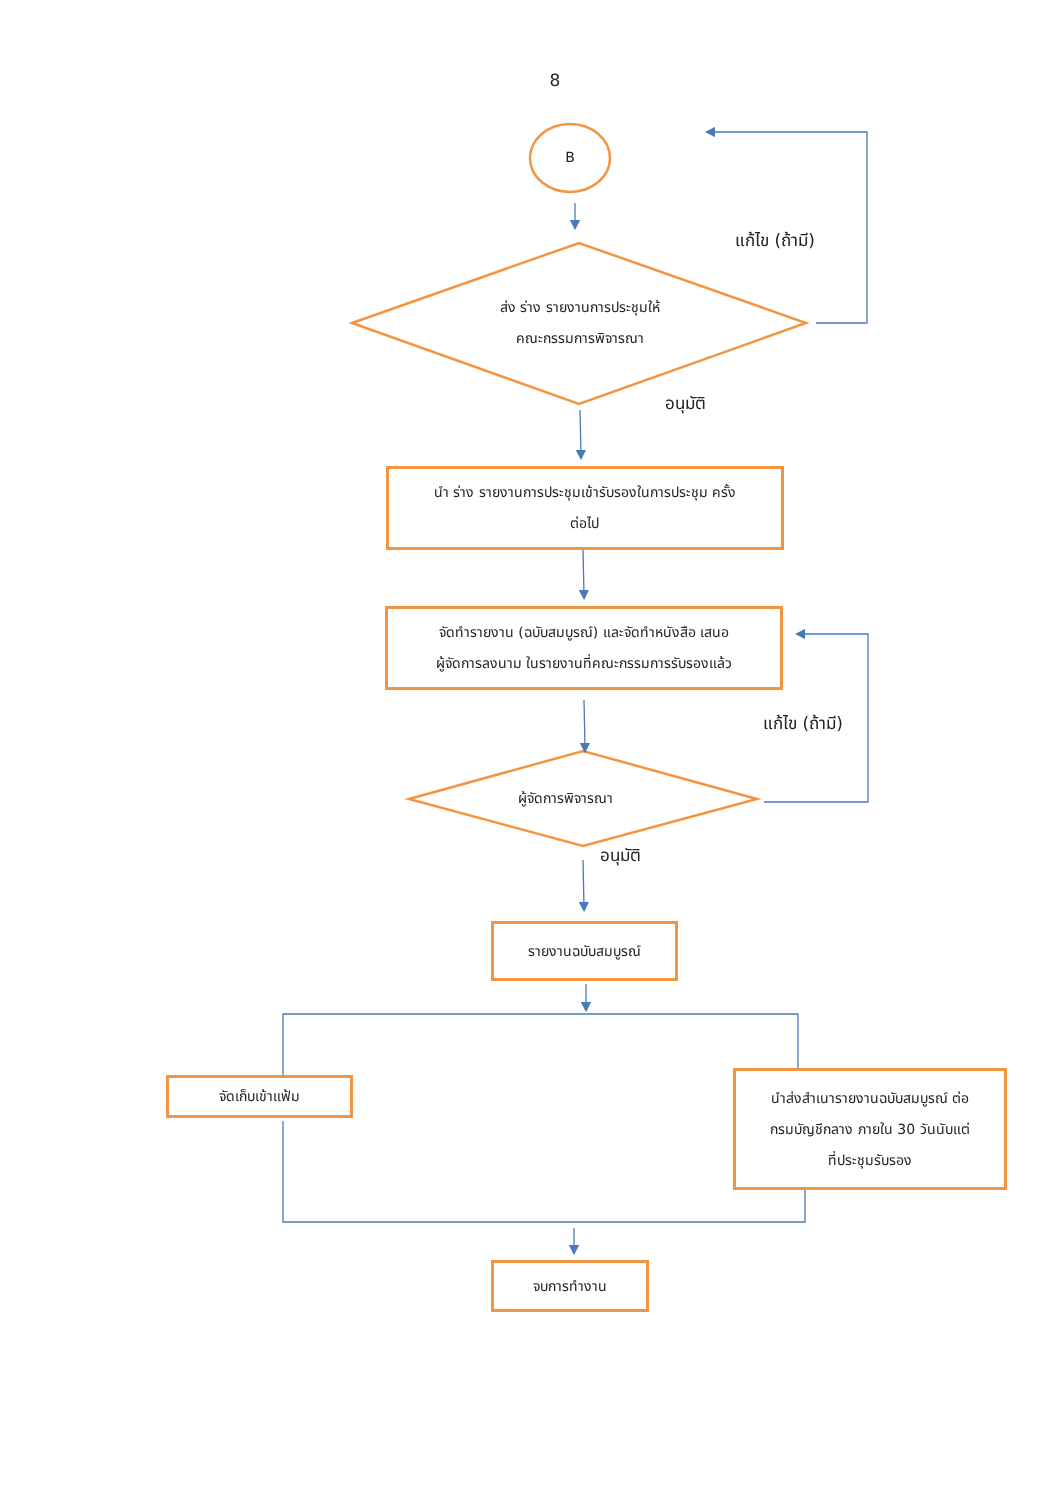8
B
แก้ไข (ถ้ามี)
ส่ง ร่าง รายงานการประชุมให้
คณะกรรมการพิจารณา
อนุมัติ
นำ ร่าง รายงานการประชุมเข้ารับรองในการประชุม ครั้ง
ต่อไป
จัดทำรายงาน (ฉบับสมบูรณ์) และจัดทำหนังสือ เสนอ
ผู้จัดการลงนาม ในรายงานที่คณะกรรมการรับรองแล้ว
แก้ไข (ถ้ามี)
ผู้จัดการพิจารณา
อนุมัติ
รายงานฉบับสมบูรณ์
จัดเก็บเข้าแฟ้ม
นำส่งสำเนารายงานฉบับสมบูรณ์ ต่อ
กรมบัญชีกลาง ภายใน 30 วันนับแต่
ที่ประชุมรับรอง
จบการทำงาน